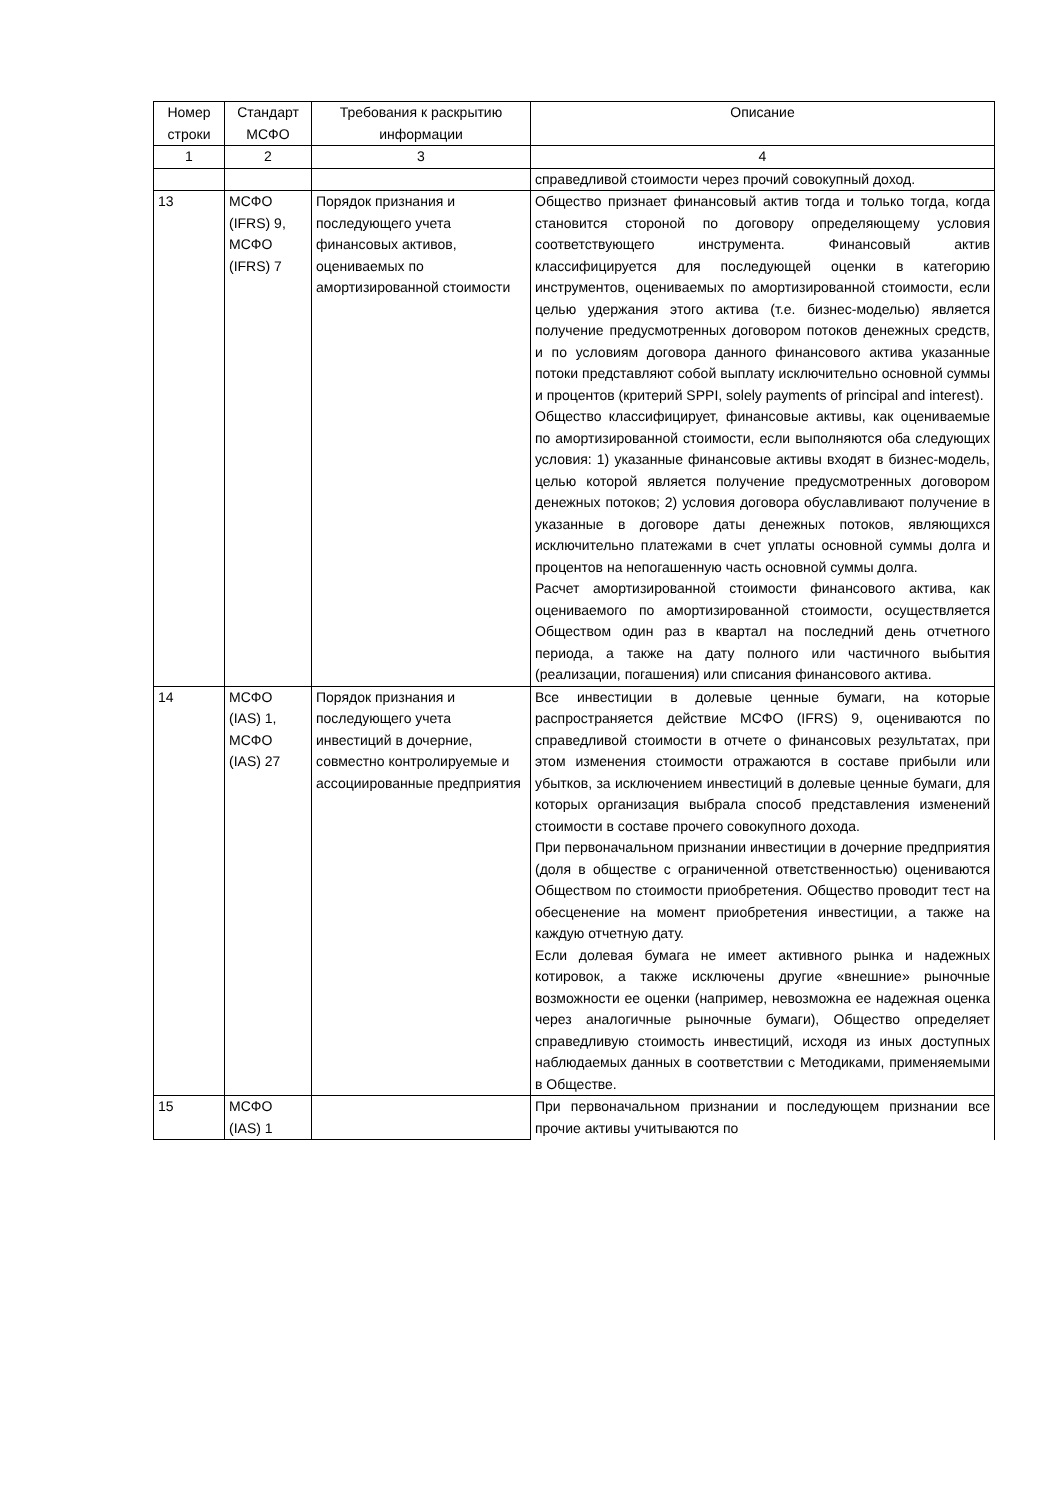| Номер строки | Стандарт МСФО | Требования к раскрытию информации | Описание |
| --- | --- | --- | --- |
| 1 | 2 | 3 | 4 |
| | | | справедливой стоимости через прочий совокупный доход. |
| 13 | МСФО (IFRS) 9, МСФО (IFRS) 7 | Порядок признания и последующего учета финансовых активов, оцениваемых по амортизированной стоимости | Общество признает финансовый актив тогда и только тогда, когда становится стороной по договору определяющему условия соответствующего инструмента. Финансовый актив классифицируется для последующей оценки в категорию инструментов, оцениваемых по амортизированной стоимости, если целью удержания этого актива (т.е. бизнес-моделью) является получение предусмотренных договором потоков денежных средств, и по условиям договора данного финансового актива указанные потоки представляют собой выплату исключительно основной суммы и процентов (критерий SPPI, solely payments of principal and interest). Общество классифицирует, финансовые активы, как оцениваемые по амортизированной стоимости, если выполняются оба следующих условия: 1) указанные финансовые активы входят в бизнес-модель, целью которой является получение предусмотренных договором денежных потоков; 2) условия договора обуславливают получение в указанные в договоре даты денежных потоков, являющихся исключительно платежами в счет уплаты основной суммы долга и процентов на непогашенную часть основной суммы долга. Расчет амортизированной стоимости финансового актива, как оцениваемого по амортизированной стоимости, осуществляется Обществом один раз в квартал на последний день отчетного периода, а также на дату полного или частичного выбытия (реализации, погашения) или списания финансового актива. |
| 14 | МСФО (IAS) 1, МСФО (IAS) 27 | Порядок признания и последующего учета инвестиций в дочерние, совместно контролируемые и ассоциированные предприятия | Все инвестиции в долевые ценные бумаги, на которые распространяется действие МСФО (IFRS) 9, оцениваются по справедливой стоимости в отчете о финансовых результатах, при этом изменения стоимости отражаются в составе прибыли или убытков, за исключением инвестиций в долевые ценные бумаги, для которых организация выбрала способ представления изменений стоимости в составе прочего совокупного дохода. При первоначальном признании инвестиции в дочерние предприятия (доля в обществе с ограниченной ответственностью) оцениваются Обществом по стоимости приобретения. Общество проводит тест на обесценение на момент приобретения инвестиции, а также на каждую отчетную дату. Если долевая бумага не имеет активного рынка и надежных котировок, а также исключены другие «внешние» рыночные возможности ее оценки (например, невозможна ее надежная оценка через аналогичные рыночные бумаги), Общество определяет справедливую стоимость инвестиций, исходя из иных доступных наблюдаемых данных в соответствии с Методиками, применяемыми в Обществе. |
| 15 | МСФО (IAS) 1 | | При первоначальном признании и последующем признании все прочие активы учитываются по |